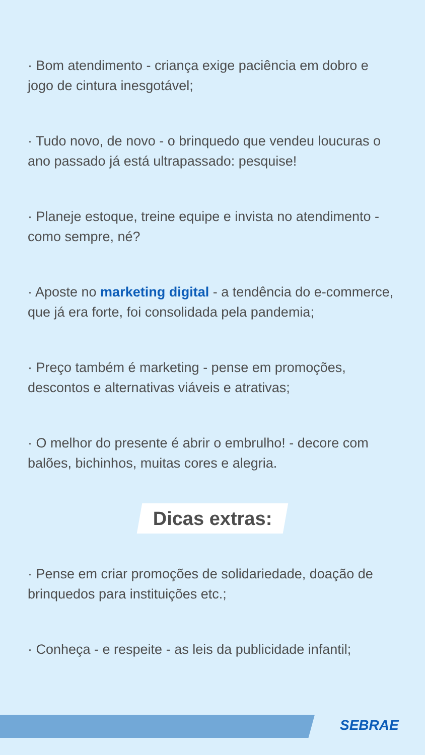· Bom atendimento - criança exige paciência em dobro e jogo de cintura inesgotável;
· Tudo novo, de novo - o brinquedo que vendeu loucuras o ano passado já está ultrapassado: pesquise!
· Planeje estoque, treine equipe e invista no atendimento - como sempre, né?
· Aposte no marketing digital - a tendência do e-commerce, que já era forte, foi consolidada pela pandemia;
· Preço também é marketing - pense em promoções, descontos e alternativas viáveis e atrativas;
· O melhor do presente é abrir o embrulho! - decore com balões, bichinhos, muitas cores e alegria.
Dicas extras:
· Pense em criar promoções de solidariedade, doação de brinquedos para instituições etc.;
· Conheça - e respeite - as leis da publicidade infantil;
SEBRAE